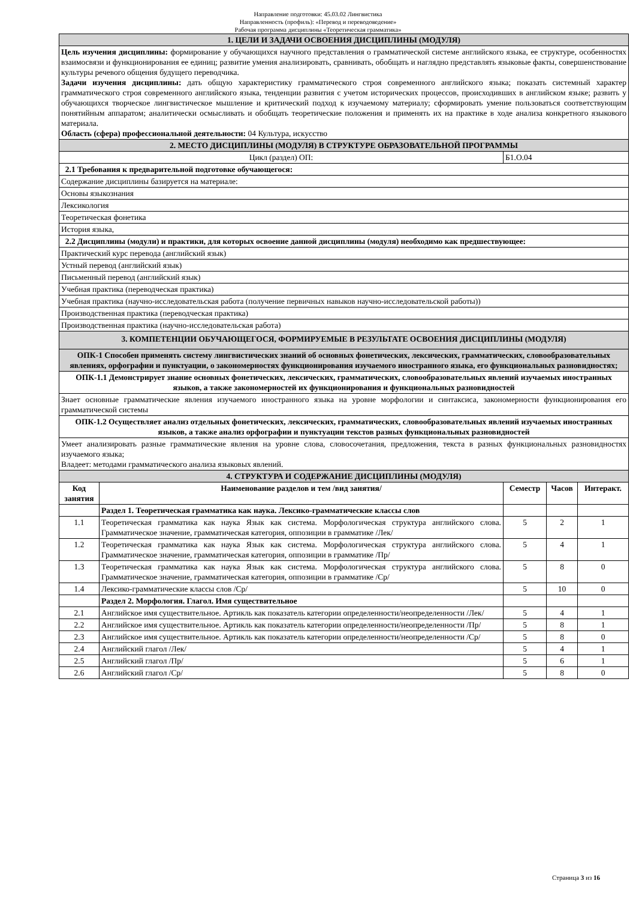Направление подготовки: 45.03.02 Лингвистика
Направленность (профиль): «Перевод и переводоведение»
Рабочая программа дисциплины «Теоретическая грамматика»
| 1. ЦЕЛИ И ЗАДАЧИ ОСВОЕНИЯ ДИСЦИПЛИНЫ (МОДУЛЯ) | | | | | |
| Цель изучения дисциплины: формирование у обучающихся научного представления о грамматической системе английского языка, ее структуре, особенностях взаимосвязи и функционирования ее единиц; развитие умения анализировать, сравнивать, обобщать и наглядно представлять языковые факты, совершенствование культуры речевого общения будущего переводчика. Задачи изучения дисциплины: дать общую характеристику грамматического строя современного английского языка; показать системный характер грамматического строя современного английского языка, тенденции развития с учетом исторических процессов, происходивших в английском языке; развить у обучающихся творческое лингвистическое мышление и критический подход к изучаемому материалу; сформировать умение пользоваться соответствующим понятийным аппаратом; аналитически осмысливать и обобщать теоретические положения и применять их на практике в ходе анализа конкретного языкового материала. Область (сфера) профессиональной деятельности: 04 Культура, искусство | | | | | |
| 2. МЕСТО ДИСЦИПЛИНЫ (МОДУЛЯ) В СТРУКТУРЕ ОБРАЗОВАТЕЛЬНОЙ ПРОГРАММЫ | | | | | |
| Цикл (раздел) ОП: | | Б1.О.04 | | | |
| 2.1 Требования к предварительной подготовке обучающегося: | | | | | |
| Содержание дисциплины базируется на материале: | | | | | |
| Основы языкознания | | | | | |
| Лексикология | | | | | |
| Теоретическая фонетика | | | | | |
| История языка, | | | | | |
| 2.2 Дисциплины (модули) и практики, для которых освоение данной дисциплины (модуля) необходимо как предшествующее: | | | | | |
| Практический курс перевода (английский язык) | | | | | |
| Устный перевод (английский язык) | | | | | |
| Письменный перевод (английский язык) | | | | | |
| Учебная практика (переводческая практика) | | | | | |
| Учебная практика (научно-исследовательская работа (получение первичных навыков научно-исследовательской работы)) | | | | | |
| Производственная практика (переводческая практика) | | | | | |
| Производственная практика (научно-исследовательская работа) | | | | | |
| 3. КОМПЕТЕНЦИИ ОБУЧАЮЩЕГОСЯ, ФОРМИРУЕМЫЕ В РЕЗУЛЬТАТЕ ОСВОЕНИЯ ДИСЦИПЛИНЫ (МОДУЛЯ) | | | | | |
| ОПК-1 Способен применять систему лингвистических знаний об основных фонетических, лексических, грамматических, словообразовательных явлениях, орфографии и пунктуации, о закономерностях функционирования изучаемого иностранного языка, его функциональных разновидностях; | | | | | |
| ОПК-1.1 Демонстрирует знание основных фонетических, лексических, грамматических, словообразовательных явлений изучаемых иностранных языков, а также закономерностей их функционирования и функциональных разновидностей | | | | | |
| Знает основные грамматические явления изучаемого иностранного языка на уровне морфологии и синтаксиса, закономерности функционирования его грамматической системы | | | | | |
| ОПК-1.2 Осуществляет анализ отдельных фонетических, лексических, грамматических, словообразовательных явлений изучаемых иностранных языков, а также анализ орфографии и пунктуации текстов разных функциональных разновидностей | | | | | |
| Умеет анализировать разные грамматические явления на уровне слова, словосочетания, предложения, текста в разных функциональных разновидностях изучаемого языка; Владеет: методами грамматического анализа языковых явлений. | | | | | |
| 4. СТРУКТУРА И СОДЕРЖАНИЕ ДИСЦИПЛИНЫ (МОДУЛЯ) | | | | | |
| Код занятия | Наименование разделов и тем /вид занятия/ | | Семестр | Часов | Интеракт. |
| | Раздел 1. Теоретическая грамматика как наука. Лексико-грамматические классы слов | | | | |
| 1.1 | Теоретическая грамматика как наука Язык как система. Морфологическая структура английского слова. Грамматическое значение, грамматическая категория, оппозиции в грамматике /Лек/ | | 5 | 2 | 1 |
| 1.2 | Теоретическая грамматика как наука Язык как система. Морфологическая структура английского слова. Грамматическое значение, грамматическая категория, оппозиции в грамматике /Пр/ | | 5 | 4 | 1 |
| 1.3 | Теоретическая грамматика как наука Язык как система. Морфологическая структура английского слова. Грамматическое значение, грамматическая категория, оппозиции в грамматике /Ср/ | | 5 | 8 | 0 |
| 1.4 | Лексико-грамматические классы слов /Ср/ | | 5 | 10 | 0 |
| | Раздел 2. Морфология. Глагол. Имя существительное | | | | |
| 2.1 | Английское имя существительное. Артикль как показатель категории определенности/неопределенности /Лек/ | | 5 | 4 | 1 |
| 2.2 | Английское имя существительное. Артикль как показатель категории определенности/неопределенности /Пр/ | | 5 | 8 | 1 |
| 2.3 | Английское имя существительное. Артикль как показатель категории определенности/неопределенности /Ср/ | | 5 | 8 | 0 |
| 2.4 | Английский глагол /Лек/ | | 5 | 4 | 1 |
| 2.5 | Английский глагол /Пр/ | | 5 | 6 | 1 |
| 2.6 | Английский глагол /Ср/ | | 5 | 8 | 0 |
Страница 3 из 16